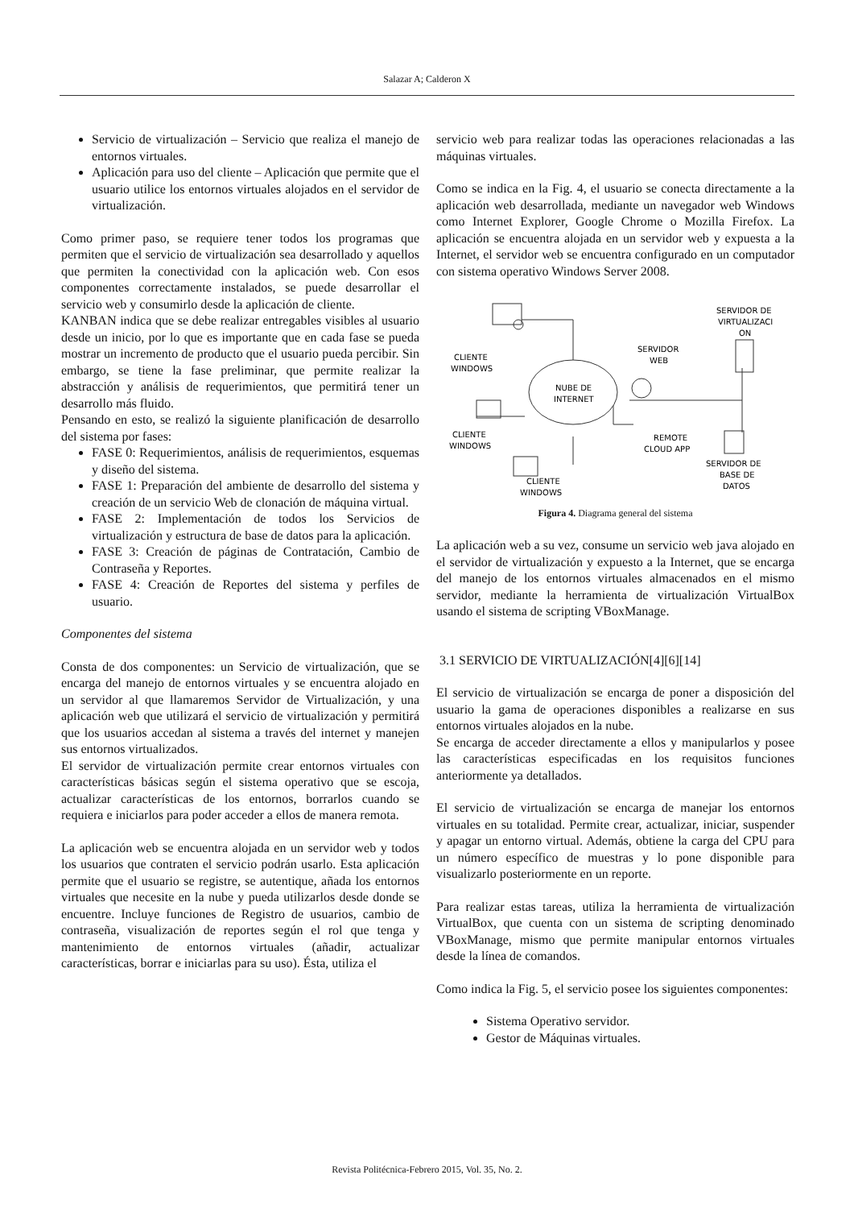Salazar A; Calderon X
Servicio de virtualización – Servicio que realiza el manejo de entornos virtuales.
Aplicación para uso del cliente – Aplicación que permite que el usuario utilice los entornos virtuales alojados en el servidor de virtualización.
Como primer paso, se requiere tener todos los programas que permiten que el servicio de virtualización sea desarrollado y aquellos que permiten la conectividad con la aplicación web. Con esos componentes correctamente instalados, se puede desarrollar el servicio web y consumirlo desde la aplicación de cliente.
KANBAN indica que se debe realizar entregables visibles al usuario desde un inicio, por lo que es importante que en cada fase se pueda mostrar un incremento de producto que el usuario pueda percibir. Sin embargo, se tiene la fase preliminar, que permite realizar la abstracción y análisis de requerimientos, que permitirá tener un desarrollo más fluido.
Pensando en esto, se realizó la siguiente planificación de desarrollo del sistema por fases:
FASE 0: Requerimientos, análisis de requerimientos, esquemas y diseño del sistema.
FASE 1: Preparación del ambiente de desarrollo del sistema y creación de un servicio Web de clonación de máquina virtual.
FASE 2: Implementación de todos los Servicios de virtualización y estructura de base de datos para la aplicación.
FASE 3: Creación de páginas de Contratación, Cambio de Contraseña y Reportes.
FASE 4: Creación de Reportes del sistema y perfiles de usuario.
Componentes del sistema
Consta de dos componentes: un Servicio de virtualización, que se encarga del manejo de entornos virtuales y se encuentra alojado en un servidor al que llamaremos Servidor de Virtualización, y una aplicación web que utilizará el servicio de virtualización y permitirá que los usuarios accedan al sistema a través del internet y manejen sus entornos virtualizados.
El servidor de virtualización permite crear entornos virtuales con características básicas según el sistema operativo que se escoja, actualizar características de los entornos, borrarlos cuando se requiera e iniciarlos para poder acceder a ellos de manera remota.
La aplicación web se encuentra alojada en un servidor web y todos los usuarios que contraten el servicio podrán usarlo. Esta aplicación permite que el usuario se registre, se autentique, añada los entornos virtuales que necesite en la nube y pueda utilizarlos desde donde se encuentre. Incluye funciones de Registro de usuarios, cambio de contraseña, visualización de reportes según el rol que tenga y mantenimiento de entornos virtuales (añadir, actualizar características, borrar e iniciarlas para su uso). Ésta, utiliza el
servicio web para realizar todas las operaciones relacionadas a las máquinas virtuales.
Como se indica en la Fig. 4, el usuario se conecta directamente a la aplicación web desarrollada, mediante un navegador web Windows como Internet Explorer, Google Chrome o Mozilla Firefox. La aplicación se encuentra alojada en un servidor web y expuesta a la Internet, el servidor web se encuentra configurado en un computador con sistema operativo Windows Server 2008.
NUBE DE
INTERNET
CLIENTE
WINDOWS
CLIENTE
WINDOWS
CLIENTE
WINDOWS
SERVIDOR
WEB
REMOTE
CLOUD APP
SERVIDOR DE
VIRTUALIZACI
ON
SERVIDOR DE
BASE DE
DATOS
Figura 4. Diagrama general del sistema
La aplicación web a su vez, consume un servicio web java alojado en el servidor de virtualización y expuesto a la Internet, que se encarga del manejo de los entornos virtuales almacenados en el mismo servidor, mediante la herramienta de virtualización VirtualBox usando el sistema de scripting VBoxManage.
3.1 SERVICIO DE VIRTUALIZACIÓN[4][6][14]
El servicio de virtualización se encarga de poner a disposición del usuario la gama de operaciones disponibles a realizarse en sus entornos virtuales alojados en la nube.
Se encarga de acceder directamente a ellos y manipularlos y posee las características especificadas en los requisitos funciones anteriormente ya detallados.
El servicio de virtualización se encarga de manejar los entornos virtuales en su totalidad. Permite crear, actualizar, iniciar, suspender y apagar un entorno virtual. Además, obtiene la carga del CPU para un número específico de muestras y lo pone disponible para visualizarlo posteriormente en un reporte.
Para realizar estas tareas, utiliza la herramienta de virtualización VirtualBox, que cuenta con un sistema de scripting denominado VBoxManage, mismo que permite manipular entornos virtuales desde la línea de comandos.
Como indica la Fig. 5, el servicio posee los siguientes componentes:
Sistema Operativo servidor.
Gestor de Máquinas virtuales.
Revista Politécnica-Febrero 2015, Vol. 35, No. 2.